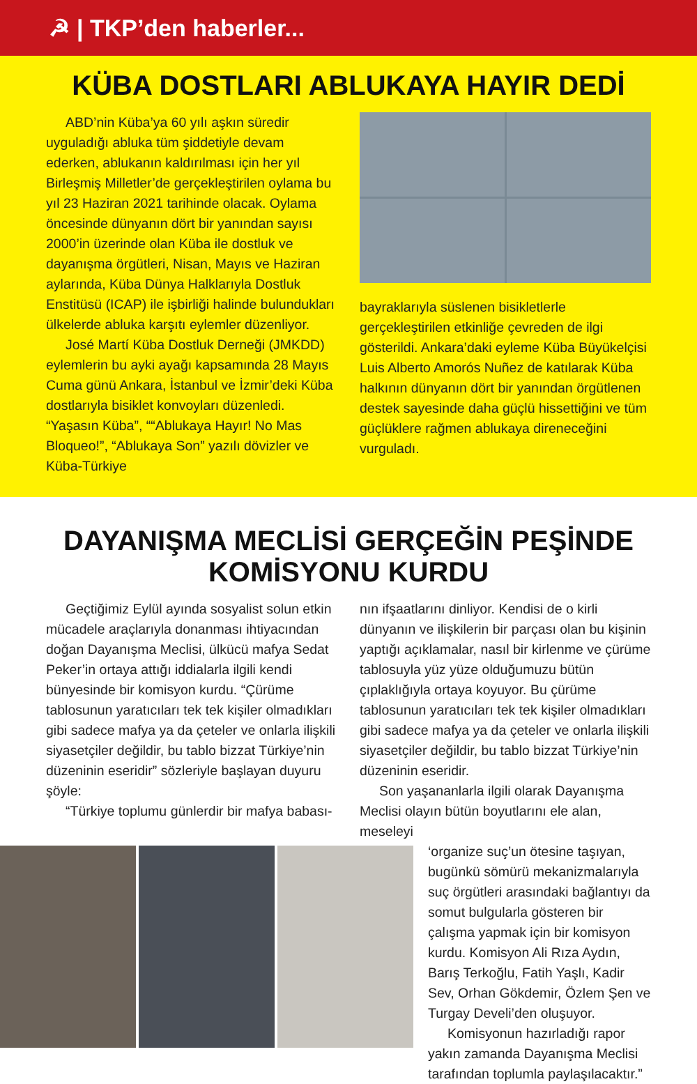☭ | TKP’den haberler...
KÜBA DOSTLARI ABLUKAYA HAYIR DEDİ
ABD’nin Küba’ya 60 yılı aşkın süredir uyguladığı abluka tüm şiddetiyle devam ederken, ablukanın kaldırılması için her yıl Birleşmiş Milletler’de gerçekleştirilen oylama bu yıl 23 Haziran 2021 tarihinde olacak. Oylama öncesinde dünyanın dört bir yanından sayısı 2000’in üzerinde olan Küba ile dostluk ve dayanışma örgütleri, Nisan, Mayıs ve Haziran aylarında, Küba Dünya Halklarıyla Dostluk Enstitüsü (ICAP) ile işbirliği halinde bulundukları ülkelerde abluka karşıtı eylemler düzenliyor.
José Martí Küba Dostluk Derneği (JMKDD) eylemlerin bu ayki ayağı kapsamında 28 Mayıs Cuma günü Ankara, İstanbul ve İzmir’deki Küba dostlarıyla bisiklet konvoyları düzenledi. “Yaşasın Küba”, ““Ablukaya Hayır! No Mas Bloqueo!”, “Ablukaya Son” yazılı dövizler ve Küba-Türkiye
bayraklarıyla süslenen bisikletlerle gerçekleştirilen etkinliğe çevreden de ilgi gösterildi. Ankara’daki eyleme Küba Büyükelçisi Luis Alberto Amorós Nuñez de katılarak Küba halkının dünyanın dört bir yanından örgütlenen destek sayesinde daha güçlü hissettiğini ve tüm güçlüklere rağmen ablukaya direneceğini vurguladı.
DAYANIŞMA MECLİSİ GERÇEĞİN PEŞİNDE
KOMİSYONU KURDU
Geçtiğimiz Eylül ayında sosyalist solun etkin mücadele araçlarıyla donanması ihtiyacından doğan Dayanışma Meclisi, ülkücü mafya Sedat Peker’in ortaya attığı iddialarla ilgili kendi bünyesinde bir komisyon kurdu. “Çürüme tablosunun yaratıcıları tek tek kişiler olmadıkları gibi sadece mafya ya da çeteler ve onlarla ilişkili siyasetçiler değildir, bu tablo bizzat Türkiye’nin düzeninin eseridir” sözleriyle başlayan duyuru şöyle:
“Türkiye toplumu günlerdir bir mafya babası-
nın ifşaatlarını dinliyor. Kendisi de o kirli dünyanın ve ilişkilerin bir parçası olan bu kişinin yaptığı açıklamalar, nasıl bir kirlenme ve çürüme tablosuyla yüz yüze olduğumuzu bütün çıplaklığıyla ortaya koyuyor. Bu çürüme tablosunun yaratıcıları tek tek kişiler olmadıkları gibi sadece mafya ya da çeteler ve onlarla ilişkili siyasetçiler değildir, bu tablo bizzat Türkiye’nin düzeninin eseridir.
Son yaşananlarla ilgili olarak Dayanışma Meclisi olayın bütün boyutlarını ele alan, meseleyi
‘organize suç’un ötesine taşıyan, bugünkü sömürü mekanizmalarıyla suç örgütleri arasındaki bağlantıyı da somut bulgularla gösteren bir çalışma yapmak için bir komisyon kurdu. Komisyon Ali Rıza Aydın, Barış Terkoğlu, Fatih Yaşlı, Kadir Sev, Orhan Gökdemir, Özlem Şen ve Turgay Develi’den oluşuyor.
Komisyonun hazırladığı rapor yakın zamanda Dayanışma Meclisi tarafından toplumla paylaşılacaktır.”